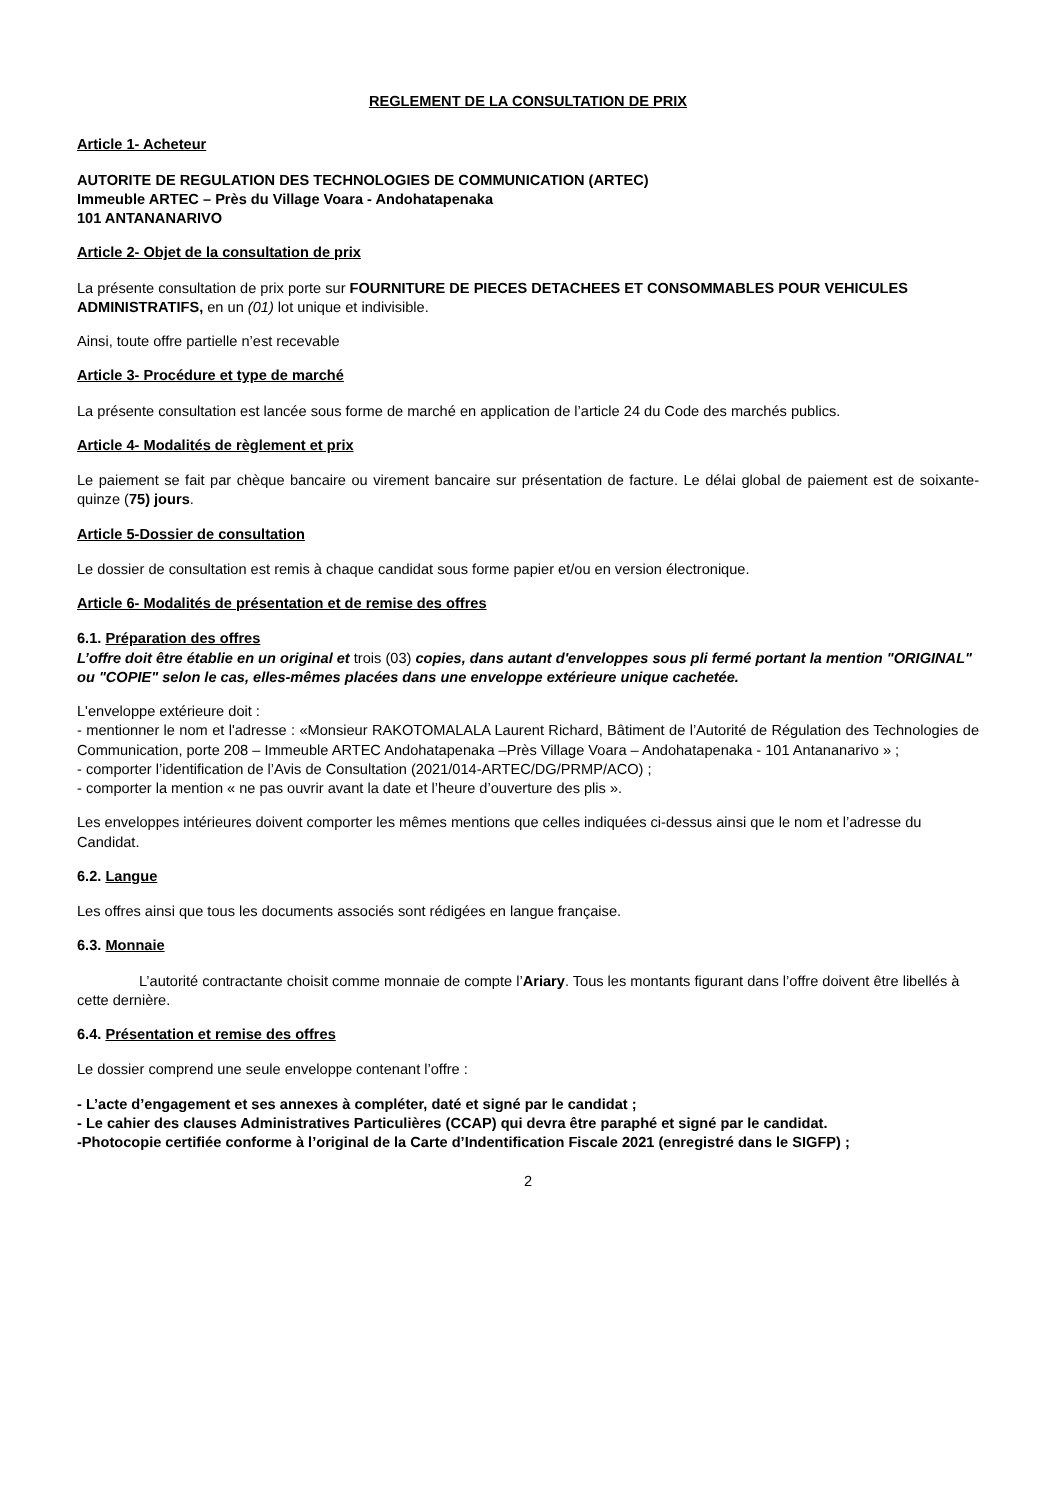REGLEMENT DE LA CONSULTATION DE PRIX
Article 1- Acheteur
AUTORITE DE REGULATION DES TECHNOLOGIES DE COMMUNICATION (ARTEC)
Immeuble ARTEC – Près du Village Voara - Andohatapenaka
101 ANTANANARIVO
Article 2- Objet de la consultation de prix
La présente consultation de prix porte sur FOURNITURE DE PIECES DETACHEES ET CONSOMMABLES POUR VEHICULES ADMINISTRATIFS, en un (01) lot unique et indivisible.
Ainsi, toute offre partielle n’est recevable
Article 3- Procédure et type de marché
La présente consultation est lancée sous forme de marché en application de l’article 24 du Code des marchés publics.
Article 4- Modalités de règlement et prix
Le paiement se fait par chèque bancaire ou virement bancaire sur présentation de facture. Le délai global de paiement est de soixante-quinze (75) jours.
Article 5-Dossier de consultation
Le dossier de consultation est remis à chaque candidat sous forme papier et/ou en version électronique.
Article 6- Modalités de présentation et de remise des offres
6.1. Préparation des offres
L’offre doit être établie en un original et trois (03) copies, dans autant d'enveloppes sous pli fermé portant la mention "ORIGINAL" ou "COPIE" selon le cas, elles-mêmes placées dans une enveloppe extérieure unique cachetée.
L'enveloppe extérieure doit :
- mentionner le nom et l'adresse : «Monsieur RAKOTOMALALA Laurent Richard, Bâtiment de l’Autorité de Régulation des Technologies de Communication, porte 208 – Immeuble ARTEC Andohatapenaka –Près Village Voara – Andohatapenaka - 101 Antananarivo » ;
- comporter l’identification de l’Avis de Consultation (2021/014-ARTEC/DG/PRMP/ACO) ;
- comporter la mention « ne pas ouvrir avant la date et l’heure d’ouverture des plis ».
Les enveloppes intérieures doivent comporter les mêmes mentions que celles indiquées ci-dessus ainsi que le nom et l’adresse du Candidat.
6.2. Langue
Les offres ainsi que tous les documents associés sont rédigées en langue française.
6.3. Monnaie
L’autorité contractante choisit comme monnaie de compte l’Ariary. Tous les montants figurant dans l’offre doivent être libellés à cette dernière.
6.4. Présentation et remise des offres
Le dossier comprend une seule enveloppe contenant l’offre :
- L’acte d’engagement et ses annexes à compléter, daté et signé par le candidat ;
- Le cahier des clauses Administratives Particulières (CCAP) qui devra être paraphé et signé par le candidat.
-Photocopie certifiée conforme à l’original de la Carte d’Indentification Fiscale 2021 (enregistré dans le SIGFP) ;
2